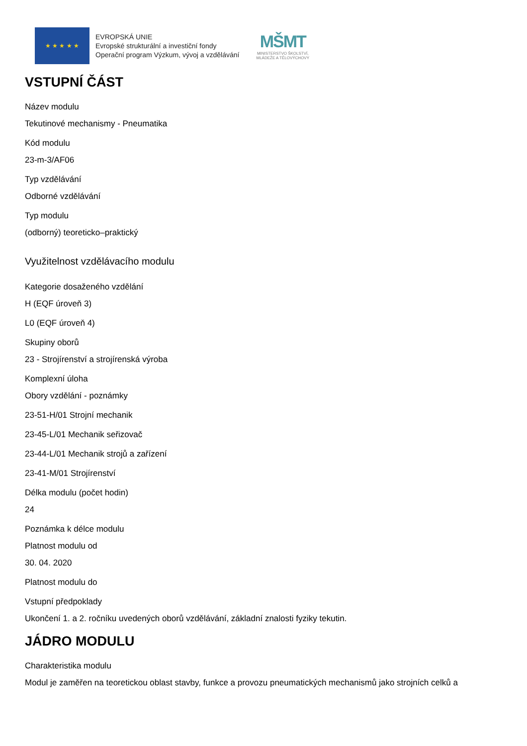★ ★ ★ ★ ★
EVROPSKÁ UNIE
Evropské strukturální a investiční fondy
Operační program Výzkum, vývoj a vzdělávání
MŠMT
MINISTERSTVO ŠKOLSTVÍ,
MLÁDEŽE A TĚLOVÝCHOVY
VSTUPNÍ ČÁST
Název modulu
Tekutinové mechanismy - Pneumatika
Kód modulu
23-m-3/AF06
Typ vzdělávání
Odborné vzdělávání
Typ modulu
(odborný) teoreticko–praktický
Využitelnost vzdělávacího modulu
Kategorie dosaženého vzdělání
H (EQF úroveň 3)
L0 (EQF úroveň 4)
Skupiny oborů
23 - Strojírenství a strojírenská výroba
Komplexní úloha
Obory vzdělání - poznámky
23-51-H/01 Strojní mechanik
23-45-L/01 Mechanik seřizovač
23-44-L/01 Mechanik strojů a zařízení
23-41-M/01 Strojírenství
Délka modulu (počet hodin)
24
Poznámka k délce modulu
Platnost modulu od
30. 04. 2020
Platnost modulu do
Vstupní předpoklady
Ukončení 1. a 2. ročníku uvedených oborů vzdělávání, základní znalosti fyziky tekutin.
JÁDRO MODULU
Charakteristika modulu
Modul je zaměřen na teoretickou oblast stavby, funkce a provozu pneumatických mechanismů jako strojních celků a